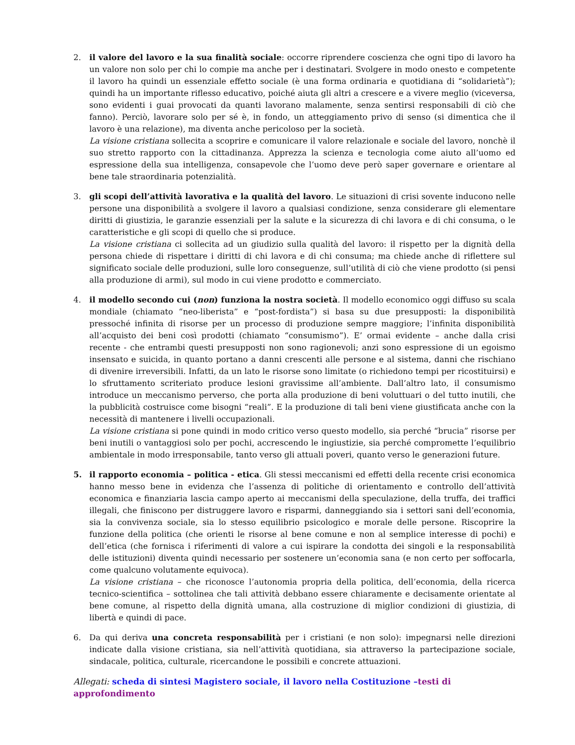2. il valore del lavoro e la sua finalità sociale: occorre riprendere coscienza che ogni tipo di lavoro ha un valore non solo per chi lo compie ma anche per i destinatari. Svolgere in modo onesto e competente il lavoro ha quindi un essenziale effetto sociale (è una forma ordinaria e quotidiana di “solidarietà”); quindi ha un importante riflesso educativo, poiché aiuta gli altri a crescere e a vivere meglio (viceversa, sono evidenti i guai provocati da quanti lavorano malamente, senza sentirsi responsabili di ciò che fanno). Perciò, lavorare solo per sé è, in fondo, un atteggiamento privo di senso (si dimentica che il lavoro è una relazione), ma diventa anche pericoloso per la società.
La visione cristiana sollecita a scoprire e comunicare il valore relazionale e sociale del lavoro, nonchè il suo stretto rapporto con la cittadinanza. Apprezza la scienza e tecnologia come aiuto all’uomo ed espressione della sua intelligenza, consapevole che l’uomo deve però saper governare e orientare al bene tale straordinaria potenzialità.
3. gli scopi dell’attività lavorativa e la qualità del lavoro. Le situazioni di crisi sovente inducono nelle persone una disponibilità a svolgere il lavoro a qualsiasi condizione, senza considerare gli elementare diritti di giustizia, le garanzie essenziali per la salute e la sicurezza di chi lavora e di chi consuma, o le caratteristiche e gli scopi di quello che si produce.
La visione cristiana ci sollecita ad un giudizio sulla qualità del lavoro: il rispetto per la dignità della persona chiede di rispettare i diritti di chi lavora e di chi consuma; ma chiede anche di riflettere sul significato sociale delle produzioni, sulle loro conseguenze, sull’utilità di ciò che viene prodotto (si pensi alla produzione di armi), sul modo in cui viene prodotto e commerciato.
4. il modello secondo cui (non) funziona la nostra società. Il modello economico oggi diffuso su scala mondiale (chiamato “neo-liberista” e “post-fordista”) si basa su due presupposti: la disponibilità pressoché infinita di risorse per un processo di produzione sempre maggiore; l’infinita disponibilità all’acquisto dei beni così prodotti (chiamato “consumismo”). E’ ormai evidente – anche dalla crisi recente - che entrambi questi presupposti non sono ragionevoli; anzi sono espressione di un egoismo insensato e suicida, in quanto portano a danni crescenti alle persone e al sistema, danni che rischiano di divenire irreversibili. Infatti, da un lato le risorse sono limitate (o richiedono tempi per ricostituirsi) e lo sfruttamento scriteriato produce lesioni gravissime all’ambiente. Dall’altro lato, il consumismo introduce un meccanismo perverso, che porta alla produzione di beni voluttuari o del tutto inutili, che la pubblicità costruisce come bisogni “reali”. E la produzione di tali beni viene giustificata anche con la necessità di mantenere i livelli occupazionali.
La visione cristiana si pone quindi in modo critico verso questo modello, sia perché “brucia” risorse per beni inutili o vantaggiosi solo per pochi, accrescendo le ingiustizie, sia perché compromette l’equilibrio ambientale in modo irresponsabile, tanto verso gli attuali poveri, quanto verso le generazioni future.
5. il rapporto economia – politica - etica. Gli stessi meccanismi ed effetti della recente crisi economica hanno messo bene in evidenza che l’assenza di politiche di orientamento e controllo dell’attività economica e finanziaria lascia campo aperto ai meccanismi della speculazione, della truffa, dei traffici illegali, che finiscono per distruggere lavoro e risparmi, danneggiando sia i settori sani dell’economia, sia la convivenza sociale, sia lo stesso equilibrio psicologico e morale delle persone. Riscoprire la funzione della politica (che orienti le risorse al bene comune e non al semplice interesse di pochi) e dell’etica (che fornisca i riferimenti di valore a cui ispirare la condotta dei singoli e la responsabilità delle istituzioni) diventa quindi necessario per sostenere un’economia sana (e non certo per soffocarla, come qualcuno volutamente equivoca).
La visione cristiana – che riconosce l’autonomia propria della politica, dell’economia, della ricerca tecnico-scientifica – sottolinea che tali attività debbano essere chiaramente e decisamente orientate al bene comune, al rispetto della dignità umana, alla costruzione di miglior condizioni di giustizia, di libertà e quindi di pace.
6. Da qui deriva una concreta responsabilità per i cristiani (e non solo): impegnarsi nelle direzioni indicate dalla visione cristiana, sia nell’attività quotidiana, sia attraverso la partecipazione sociale, sindacale, politica, culturale, ricercandone le possibili e concrete attuazioni.
Allegati: scheda di sintesi Magistero sociale, il lavoro nella Costituzione –testi di approfondimento